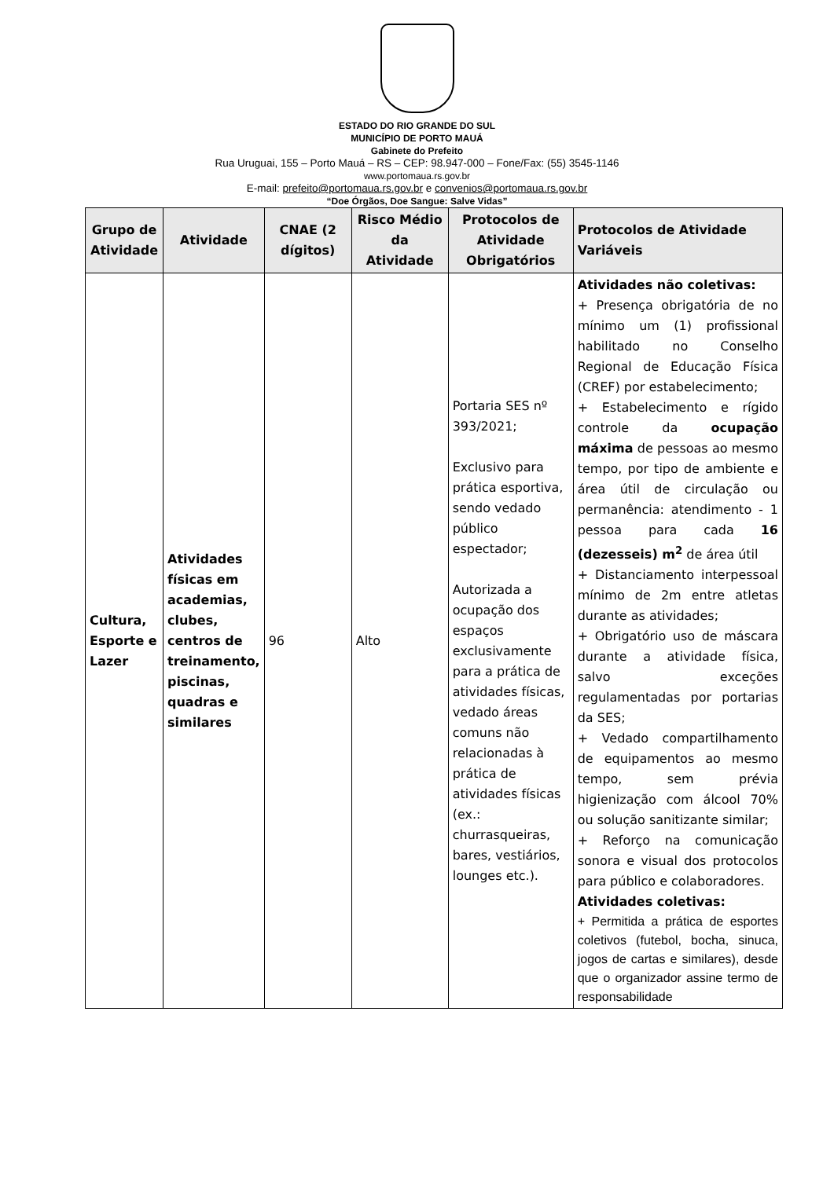ESTADO DO RIO GRANDE DO SUL
MUNICÍPIO DE PORTO MAUÁ
Gabinete do Prefeito
Rua Uruguai, 155 – Porto Mauá – RS – CEP: 98.947-000 – Fone/Fax: (55) 3545-1146
www.portomaua.rs.gov.br
E-mail: prefeito@portomaua.rs.gov.br e convenios@portomaua.rs.gov.br
“Doe Órgãos, Doe Sangue: Salve Vidas”
| Grupo de Atividade | Atividade | CNAE (2 dígitos) | Risco Médio da Atividade | Protocolos de Atividade Obrigatórios | Protocolos de Atividade Variáveis |
| --- | --- | --- | --- | --- | --- |
| Cultura, Esporte e Lazer | Atividades físicas em academias, clubes, centros de treinamento, piscinas, quadras e similares | 96 | Alto | Portaria SES nº 393/2021; Exclusivo para prática esportiva, sendo vedado público espectador; Autorizada a ocupação dos espaços exclusivamente para a prática de atividades físicas, vedado áreas comuns não relacionadas à prática de atividades físicas (ex.: churrasqueiras, bares, vestiários, lounges etc.). | Atividades não coletivas: + Presença obrigatória de no mínimo um (1) profissional habilitado no Conselho Regional de Educação Física (CREF) por estabelecimento; + Estabelecimento e rígido controle da ocupação máxima de pessoas ao mesmo tempo, por tipo de ambiente e área útil de circulação ou permanência: atendimento - 1 pessoa para cada 16 (dezesseis) m<sup>2</sup> de área útil + Distanciamento interpessoal mínimo de 2m entre atletas durante as atividades; + Obrigatório uso de máscara durante a atividade física, salvo exceções regulamentadas por portarias da SES; + Vedado compartilhamento de equipamentos ao mesmo tempo, sem prévia higienização com álcool 70% ou solução sanitizante similar; + Reforço na comunicação sonora e visual dos protocolos para público e colaboradores. Atividades coletivas: + Permitida a prática de esportes coletivos (futebol, bocha, sinuca, jogos de cartas e similares), desde que o organizador assine termo de responsabilidade |